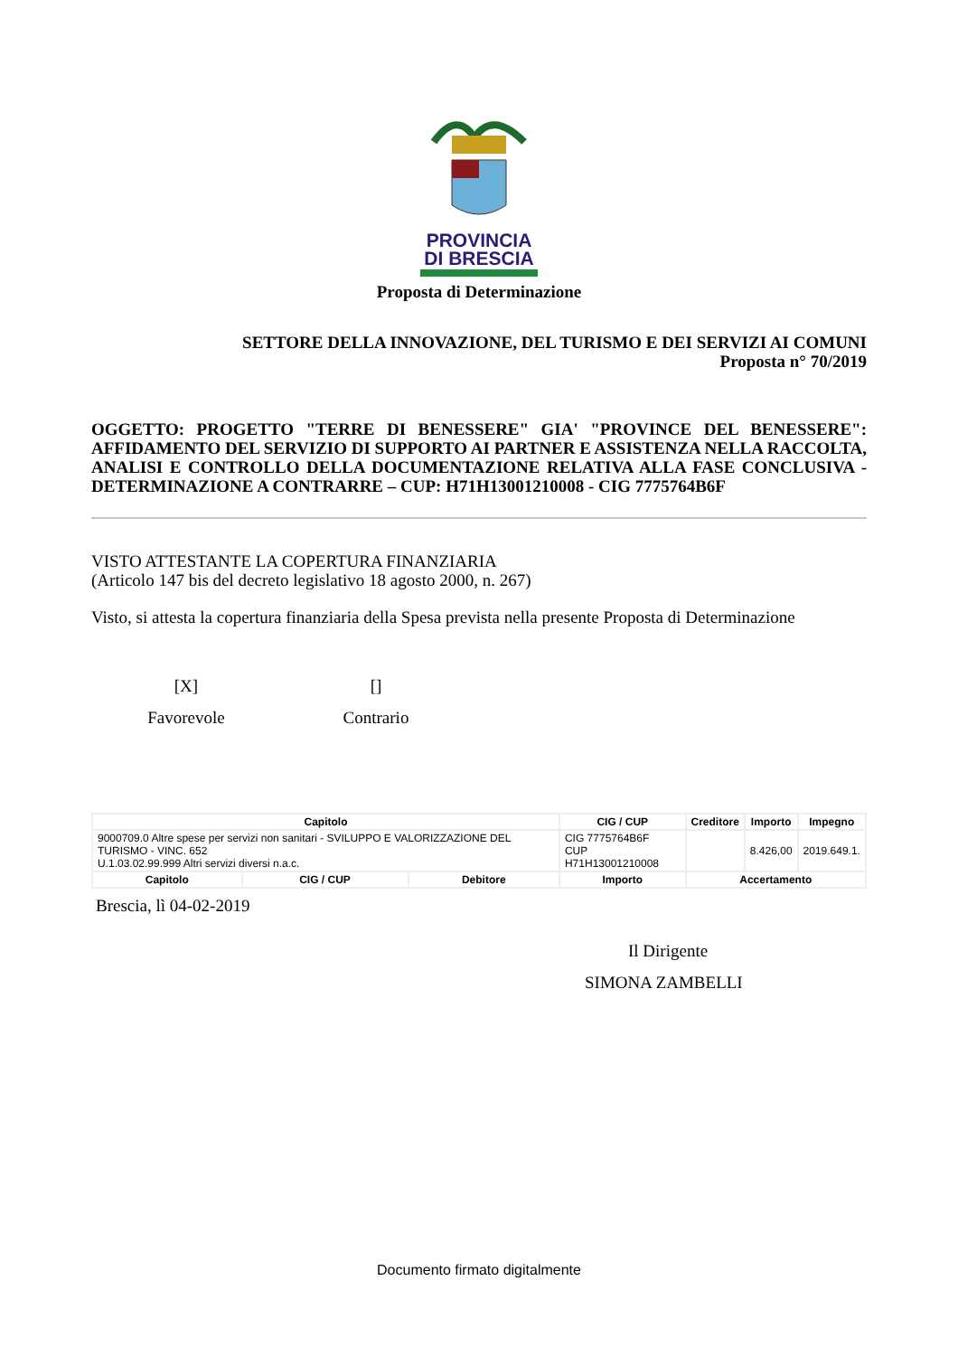PROVINCIA
DI BRESCIA
Proposta di Determinazione
SETTORE DELLA INNOVAZIONE, DEL TURISMO E DEI SERVIZI AI COMUNI
Proposta n° 70/2019
OGGETTO: PROGETTO "TERRE DI BENESSERE" GIA' "PROVINCE DEL BENESSERE": AFFIDAMENTO DEL SERVIZIO DI SUPPORTO AI PARTNER E ASSISTENZA NELLA RACCOLTA, ANALISI E CONTROLLO DELLA DOCUMENTAZIONE RELATIVA ALLA FASE CONCLUSIVA - DETERMINAZIONE A CONTRARRE – CUP: H71H13001210008 - CIG 7775764B6F
VISTO ATTESTANTE LA COPERTURA FINANZIARIA
(Articolo 147 bis del decreto legislativo 18 agosto 2000, n. 267)
Visto, si attesta la copertura finanziaria della Spesa prevista nella presente Proposta di Determinazione
[X]
Favorevole
[]
Contrario
| Capitolo | | | CIG / CUP | | Creditore | Importo | Impegno |
| --- | --- | --- | --- | --- | --- | --- | --- |
| 9000709.0 Altre spese per servizi non sanitari - SVILUPPO E VALORIZZAZIONE DEL TURISMO - VINC. 652 U.1.03.02.99.999 Altri servizi diversi n.a.c. | | | CIG 7775764B6F CUP H71H13001210008 | | | 8.426,00 | 2019.649.1. |
| Capitolo | CIG / CUP | Debitore | Importo | Accertamento | | | |
Brescia, lì 04-02-2019
Il Dirigente
SIMONA ZAMBELLI
Documento firmato digitalmente